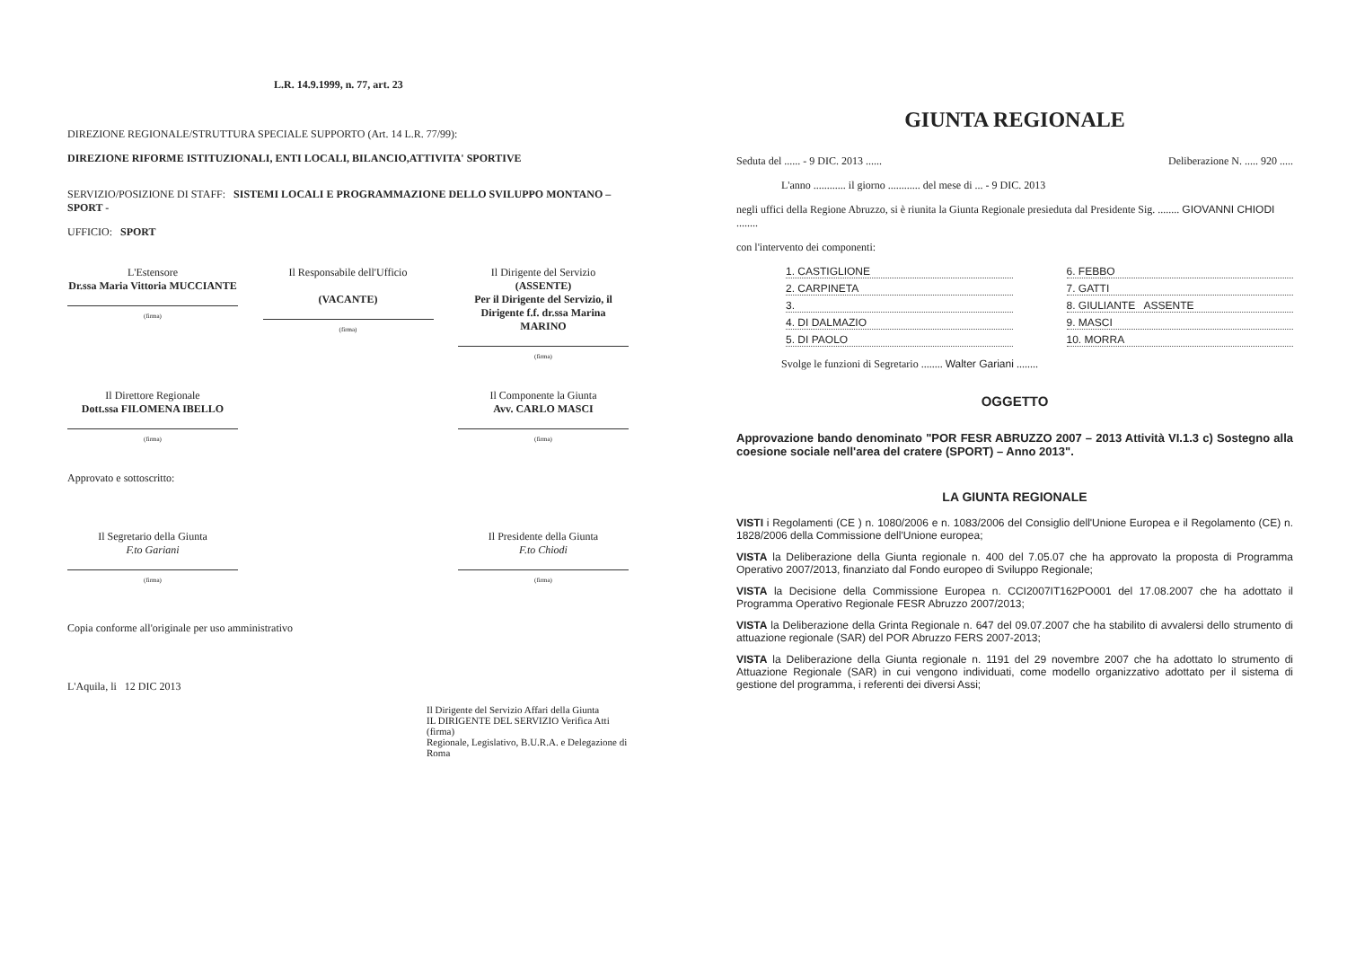L.R. 14.9.1999, n. 77, art. 23
DIREZIONE REGIONALE/STRUTTURA SPECIALE SUPPORTO (Art. 14 L.R. 77/99):
DIREZIONE RIFORME ISTITUZIONALI, ENTI LOCALI, BILANCIO,ATTIVITA' SPORTIVE
SERVIZIO/POSIZIONE DI STAFF: SISTEMI LOCALI E PROGRAMMAZIONE DELLO SVILUPPO MONTANO – SPORT -
UFFICIO: SPORT
L'Estensore
Dr.ssa Maria Vittoria MUCCIANTE
(firma)
Il Responsabile dell'Ufficio
(VACANTE)
(firma)
Il Dirigente del Servizio
(ASSENTE)
Per il Dirigente del Servizio, il Dirigente f.f. dr.ssa Marina MARINO
(firma)
Il Direttore Regionale
Dott.ssa FILOMENA IBELLO
(firma)
Il Componente la Giunta
Avv. CARLO MASCI
(firma)
Approvato e sottoscritto:
Il Segretario della Giunta
F.to Gariani
(firma)
Il Presidente della Giunta
F.to Chiodi
(firma)
Copia conforme all'originale per uso amministrativo
L'Aquila, li 12 DIC 2013
Il Dirigente del Servizio Affari della Giunta
IL DIRIGENTE DEL SERVIZIO Verifica Atti (firma)
Regionale, Legislativo, B.U.R.A. e Delegazione di Roma
GIUNTA REGIONALE
Seduta del ...... - 9 DIC. 2013 ...... Deliberazione N. ..... 920 .....
L'anno ............ il giorno ............ del mese di ... - 9 DIC. 2013
negli uffici della Regione Abruzzo, si è riunita la Giunta Regionale presieduta dal Presidente Sig. ........ GIOVANNI CHIODI ........
con l'intervento dei componenti:
1. CASTIGLIONE 6. FEBBO 2. CARPINETA 7. GATTI 3. 8. GIULIANTE ASSENTE 4. DI DALMAZIO 9. MASCI 5. DI PAOLO 10. MORRA
Svolge le funzioni di Segretario ........ Walter Gariani ........
OGGETTO
Approvazione bando denominato "POR FESR ABRUZZO 2007 – 2013 Attività VI.1.3 c) Sostegno alla coesione sociale nell'area del cratere (SPORT) – Anno 2013".
LA GIUNTA REGIONALE
VISTI i Regolamenti (CE ) n. 1080/2006 e n. 1083/2006 del Consiglio dell'Unione Europea e il Regolamento (CE) n. 1828/2006 della Commissione dell'Unione europea;
VISTA la Deliberazione della Giunta regionale n. 400 del 7.05.07 che ha approvato la proposta di Programma Operativo 2007/2013, finanziato dal Fondo europeo di Sviluppo Regionale;
VISTA la Decisione della Commissione Europea n. CCI2007IT162PO001 del 17.08.2007 che ha adottato il Programma Operativo Regionale FESR Abruzzo 2007/2013;
VISTA la Deliberazione della Grinta Regionale n. 647 del 09.07.2007 che ha stabilito di avvalersi dello strumento di attuazione regionale (SAR) del POR Abruzzo FERS 2007-2013;
VISTA la Deliberazione della Giunta regionale n. 1191 del 29 novembre 2007 che ha adottato lo strumento di Attuazione Regionale (SAR) in cui vengono individuati, come modello organizzativo adottato per il sistema di gestione del programma, i referenti dei diversi Assi;